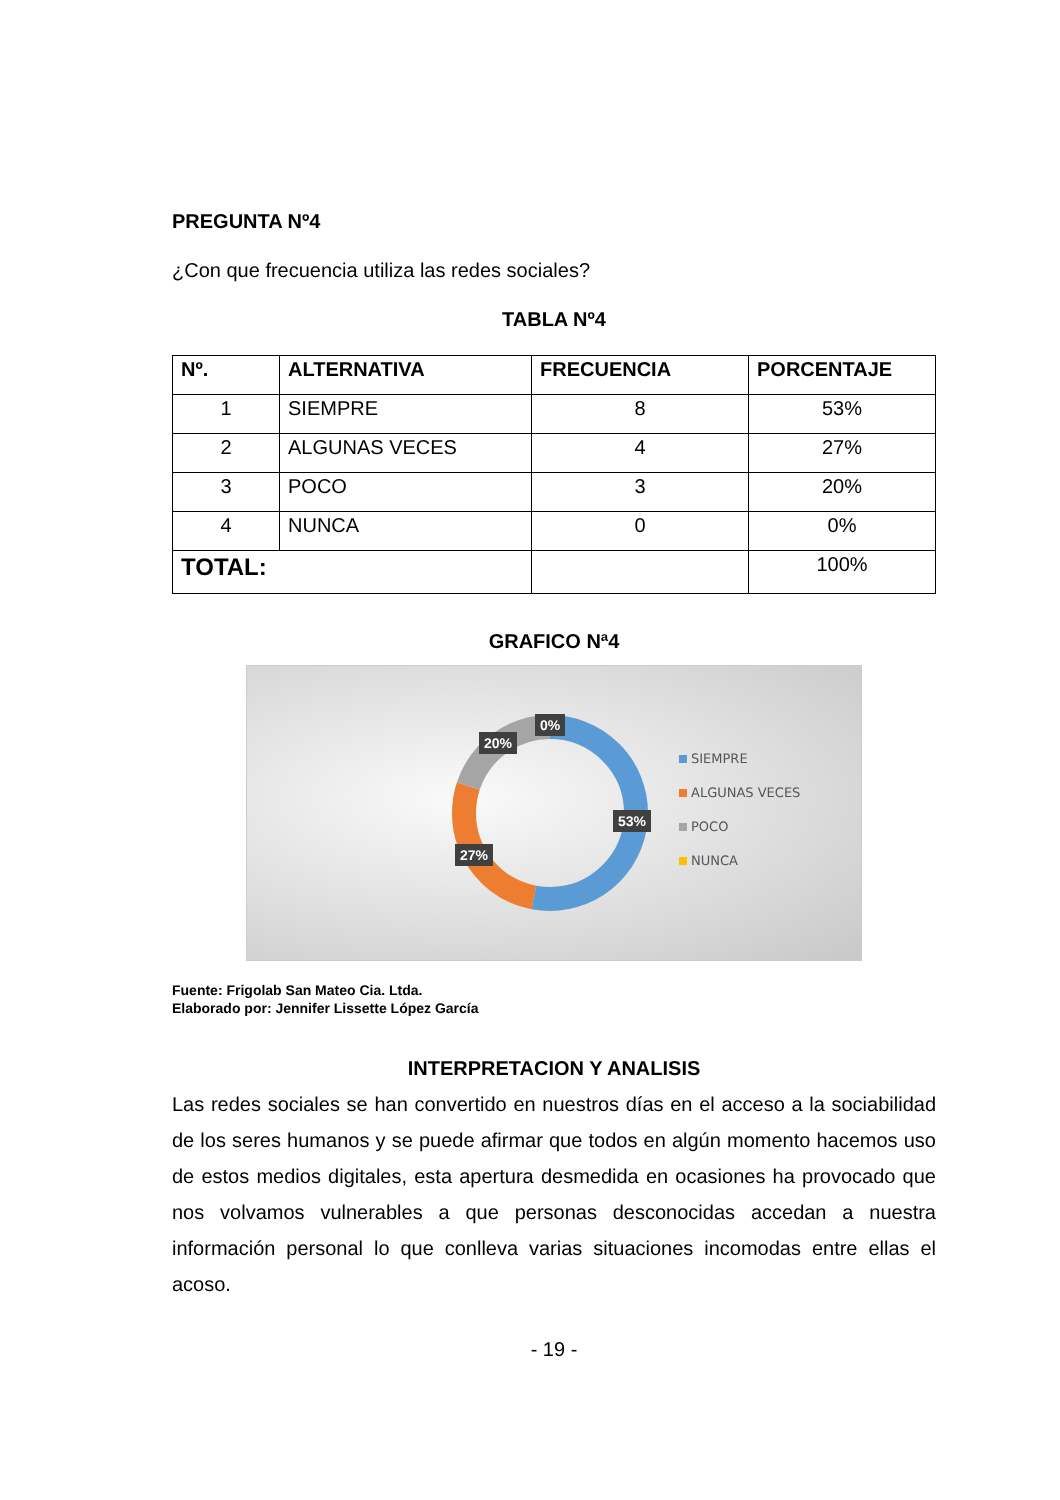PREGUNTA Nº4
¿Con que frecuencia utiliza las redes sociales?
TABLA Nº4
| Nº. | ALTERNATIVA | FRECUENCIA | PORCENTAJE |
| --- | --- | --- | --- |
| 1 | SIEMPRE | 8 | 53% |
| 2 | ALGUNAS VECES | 4 | 27% |
| 3 | POCO | 3 | 20% |
| 4 | NUNCA | 0 | 0% |
| TOTAL: | | | 100% |
GRAFICO Nª4
0%
20%
53%
27%
SIEMPRE
ALGUNAS VECES
POCO
NUNCA
Fuente: Frigolab San Mateo Cia. Ltda.
Elaborado por: Jennifer Lissette López García
INTERPRETACION Y ANALISIS
Las redes sociales se han convertido en nuestros días en el acceso a la sociabilidad de los seres humanos y se puede afirmar que todos en algún momento hacemos uso de estos medios digitales, esta apertura desmedida en ocasiones ha provocado que nos volvamos vulnerables a que personas desconocidas accedan a nuestra información personal lo que conlleva varias situaciones incomodas entre ellas el acoso.
- 19 -